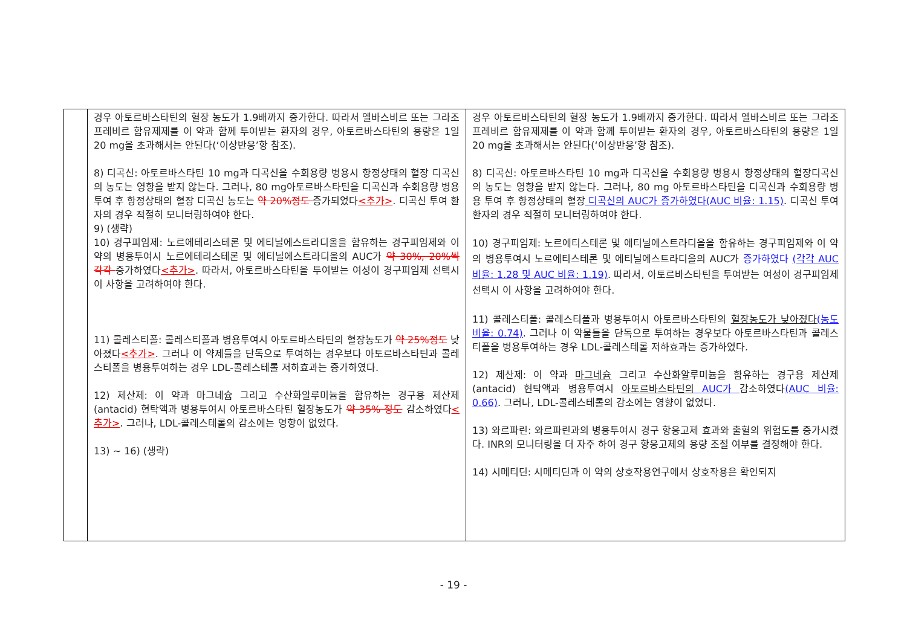| | 경우 아토르바스타틴의 혈장 농도가 1.9배까지 증가한다. 따라서 엘바스비르 또는 그라조프레비르 함유제제를 이 약과 함께 투여받는 환자의 경우, 아토르바스타틴의 용량은 1일 20 mg을 초과해서는 안된다(‘이상반응’항 참조). 8) 디곡신: 아토르바스타틴 10 mg과 디곡신을 수회용량 병용시 항정상태의 혈장 디곡신의 농도는 영향을 받지 않는다. 그러나, 80 mg아토르바스타틴을 디곡신과 수회용량 병용 투여 후 항정상태의 혈장 디곡신 농도는 약 20%정도 증가되었다 <추가> . 디곡신 투여 환자의 경우 적절히 모니터링하여야 한다. 9) (생략) 10) 경구피임제: 노르에테리스테론 및 에티닐에스트라디올을 함유하는 경구피임제와 이 약의 병용투여시 노르에테리스테론 및 에티닐에스트라디올의 AUC가 약 30%, 20%씩 각각 증가하였다 <추가> . 따라서, 아토르바스타틴을 투여받는 여성이 경구피임제 선택시 이 사항을 고려하여야 한다. 11) 콜레스티폴: 콜레스티폴과 병용투여시 아토르바스타틴의 혈장농도가 약 25%정도 낮아졌다 <추가> . 그러나 이 약제들을 단독으로 투여하는 경우보다 아토르바스타틴과 콜레스티폴을 병용투여하는 경우 LDL-콜레스테롤 저하효과는 증가하였다. 12) 제산제: 이 약과 마그네슘 그리고 수산화알루미늄을 함유하는 경구용 제산제 (antacid) 현탁액과 병용투여시 아토르바스타틴 혈장농도가 약 35% 정도 감소하였다 <추가> . 그러나, LDL-콜레스테롤의 감소에는 영향이 없었다. 13) ~ 16) (생략) | 경우 아토르바스타틴의 혈장 농도가 1.9배까지 증가한다. 따라서 엘바스비르 또는 그라조프레비르 함유제제를 이 약과 함께 투여받는 환자의 경우, 아토르바스타틴의 용량은 1일 20 mg을 초과해서는 안된다(‘이상반응’항 참조). 8) 디곡신: 아토르바스타틴 10 mg과 디곡신을 수회용량 병용시 항정상태의 혈장디곡신의 농도는 영향을 받지 않는다. 그러나, 80 mg 아토르바스타틴을 디곡신과 수회용량 병용 투여 후 항정상태의 혈장 디곡신의 AUC가 증가하였다(AUC 비율: 1.15) . 디곡신 투여 환자의 경우 적절히 모니터링하여야 한다. 10) 경구피임제: 노르에티스테론 및 에티닐에스트라디올을 함유하는 경구피임제와 이 약의 병용투여시 노르에티스테론 및 에티닐에스트라디올의 AUC가 증가하였다 (각각 AUC 비율: 1.28 및 AUC 비율: 1.19) . 따라서, 아토르바스타틴을 투여받는 여성이 경구피임제 선택시 이 사항을 고려하여야 한다. 11) 콜레스티폴: 콜레스티폴과 병용투여시 아토르바스타틴의 혈장농도가 낮아졌다 (농도비율: 0.74) . 그러나 이 약물들을 단독으로 투여하는 경우보다 아토르바스타틴과 콜레스티폴을 병용투여하는 경우 LDL-콜레스테롤 저하효과는 증가하였다. 12) 제산제: 이 약과 마그네슘 그리고 수산화알루미늄을 함유하는 경구용 제산제(antacid) 현탁액과 병용투여시 아토르바스타틴의 AUC가 감소하였다 (AUC 비율: 0.66) . 그러나, LDL-콜레스테롤의 감소에는 영향이 없었다. 13) 와르파린: 와르파린과의 병용투여시 경구 항응고제 효과와 출혈의 위험도를 증가시켰다. INR의 모니터링을 더 자주 하여 경구 항응고제의 용량 조절 여부를 결정해야 한다. 14) 시메티딘: 시메티딘과 이 약의 상호작용연구에서 상호작용은 확인되지 |
- 19 -